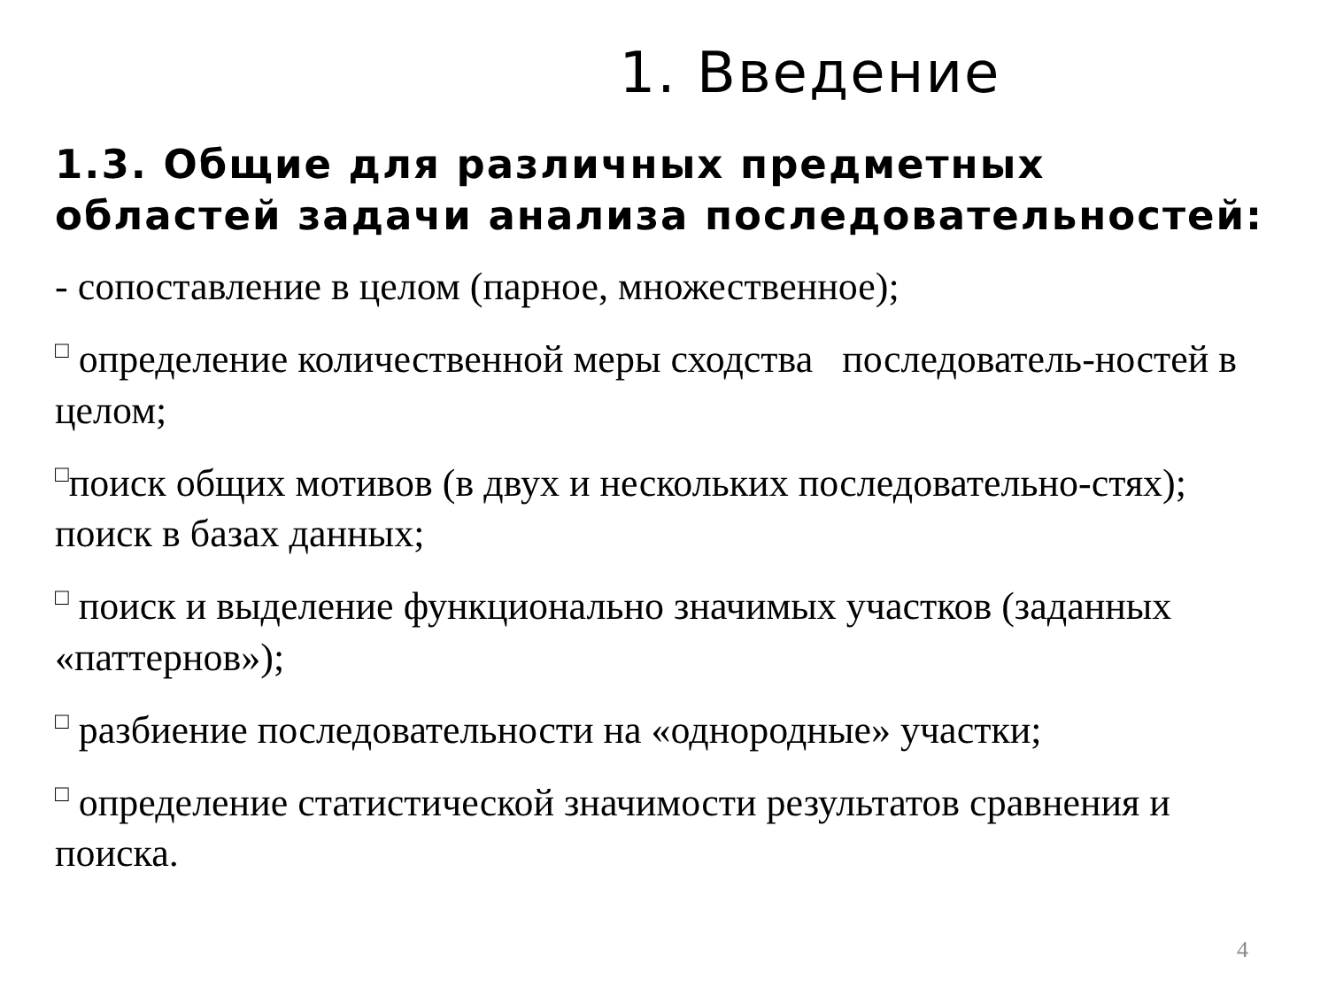1. Введение
1.3. Общие для различных предметных областей задачи анализа последовательностей:
- сопоставление в целом (парное, множественное);
□ определение количественной меры сходства последователь-ностей в целом;
□поиск общих мотивов (в двух и нескольких последовательно-стях); поиск в базах данных;
□ поиск и выделение функционально значимых участков (заданных «паттернов»);
□ разбиение последовательности на «однородные» участки;
□ определение статистической значимости результатов сравнения и поиска.
4